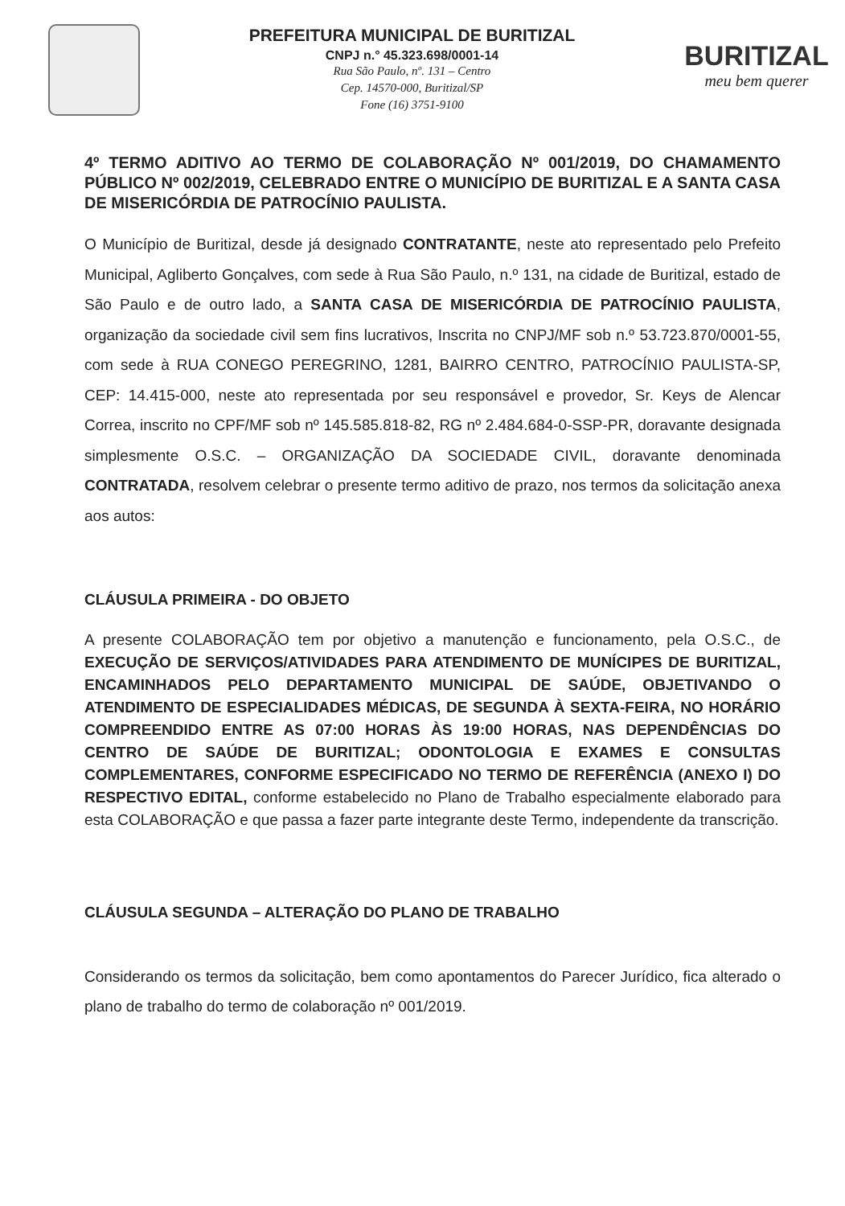PREFEITURA MUNICIPAL DE BURITIZAL
CNPJ n.° 45.323.698/0001-14
Rua São Paulo, nº. 131 – Centro
Cep. 14570-000, Buritizal/SP
Fone (16) 3751-9100
BURITIZAL
meu bem querer
4º TERMO ADITIVO AO TERMO DE COLABORAÇÃO Nº 001/2019, DO CHAMAMENTO PÚBLICO Nº 002/2019, CELEBRADO ENTRE O MUNICÍPIO DE BURITIZAL E A SANTA CASA DE MISERICÓRDIA DE PATROCÍNIO PAULISTA.
O Município de Buritizal, desde já designado CONTRATANTE, neste ato representado pelo Prefeito Municipal, Agliberto Gonçalves, com sede à Rua São Paulo, n.º 131, na cidade de Buritizal, estado de São Paulo e de outro lado, a SANTA CASA DE MISERICÓRDIA DE PATROCÍNIO PAULISTA, organização da sociedade civil sem fins lucrativos, Inscrita no CNPJ/MF sob n.º 53.723.870/0001-55, com sede à RUA CONEGO PEREGRINO, 1281, BAIRRO CENTRO, PATROCÍNIO PAULISTA-SP, CEP: 14.415-000, neste ato representada por seu responsável e provedor, Sr. Keys de Alencar Correa, inscrito no CPF/MF sob nº 145.585.818-82, RG nº 2.484.684-0-SSP-PR, doravante designada simplesmente O.S.C. – ORGANIZAÇÃO DA SOCIEDADE CIVIL, doravante denominada CONTRATADA, resolvem celebrar o presente termo aditivo de prazo, nos termos da solicitação anexa aos autos:
CLÁUSULA PRIMEIRA - DO OBJETO
A presente COLABORAÇÃO tem por objetivo a manutenção e funcionamento, pela O.S.C., de EXECUÇÃO DE SERVIÇOS/ATIVIDADES PARA ATENDIMENTO DE MUNÍCIPES DE BURITIZAL, ENCAMINHADOS PELO DEPARTAMENTO MUNICIPAL DE SAÚDE, OBJETIVANDO O ATENDIMENTO DE ESPECIALIDADES MÉDICAS, DE SEGUNDA À SEXTA-FEIRA, NO HORÁRIO COMPREENDIDO ENTRE AS 07:00 HORAS ÀS 19:00 HORAS, NAS DEPENDÊNCIAS DO CENTRO DE SAÚDE DE BURITIZAL; ODONTOLOGIA E EXAMES E CONSULTAS COMPLEMENTARES, CONFORME ESPECIFICADO NO TERMO DE REFERÊNCIA (ANEXO I) DO RESPECTIVO EDITAL, conforme estabelecido no Plano de Trabalho especialmente elaborado para esta COLABORAÇÃO e que passa a fazer parte integrante deste Termo, independente da transcrição.
CLÁUSULA SEGUNDA – ALTERAÇÃO DO PLANO DE TRABALHO
Considerando os termos da solicitação, bem como apontamentos do Parecer Jurídico, fica alterado o plano de trabalho do termo de colaboração nº 001/2019.